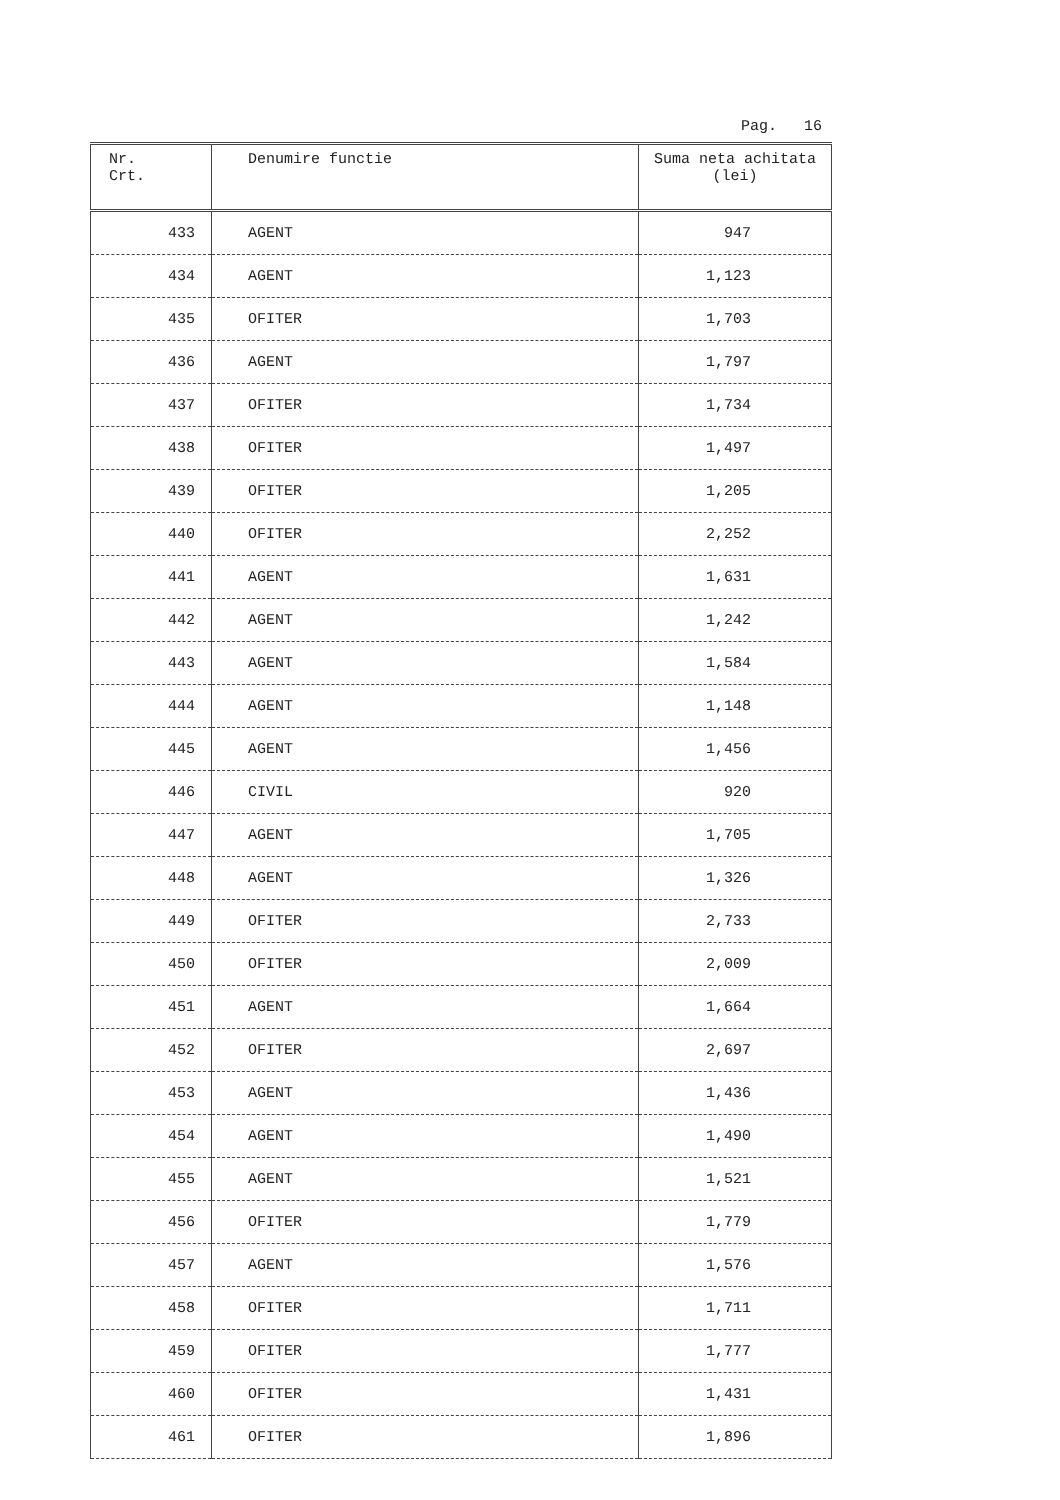Pag. 16
| Nr. Crt. | Denumire functie | Suma neta achitata (lei) |
| --- | --- | --- |
| 433 | AGENT | 947 |
| 434 | AGENT | 1,123 |
| 435 | OFITER | 1,703 |
| 436 | AGENT | 1,797 |
| 437 | OFITER | 1,734 |
| 438 | OFITER | 1,497 |
| 439 | OFITER | 1,205 |
| 440 | OFITER | 2,252 |
| 441 | AGENT | 1,631 |
| 442 | AGENT | 1,242 |
| 443 | AGENT | 1,584 |
| 444 | AGENT | 1,148 |
| 445 | AGENT | 1,456 |
| 446 | CIVIL | 920 |
| 447 | AGENT | 1,705 |
| 448 | AGENT | 1,326 |
| 449 | OFITER | 2,733 |
| 450 | OFITER | 2,009 |
| 451 | AGENT | 1,664 |
| 452 | OFITER | 2,697 |
| 453 | AGENT | 1,436 |
| 454 | AGENT | 1,490 |
| 455 | AGENT | 1,521 |
| 456 | OFITER | 1,779 |
| 457 | AGENT | 1,576 |
| 458 | OFITER | 1,711 |
| 459 | OFITER | 1,777 |
| 460 | OFITER | 1,431 |
| 461 | OFITER | 1,896 |